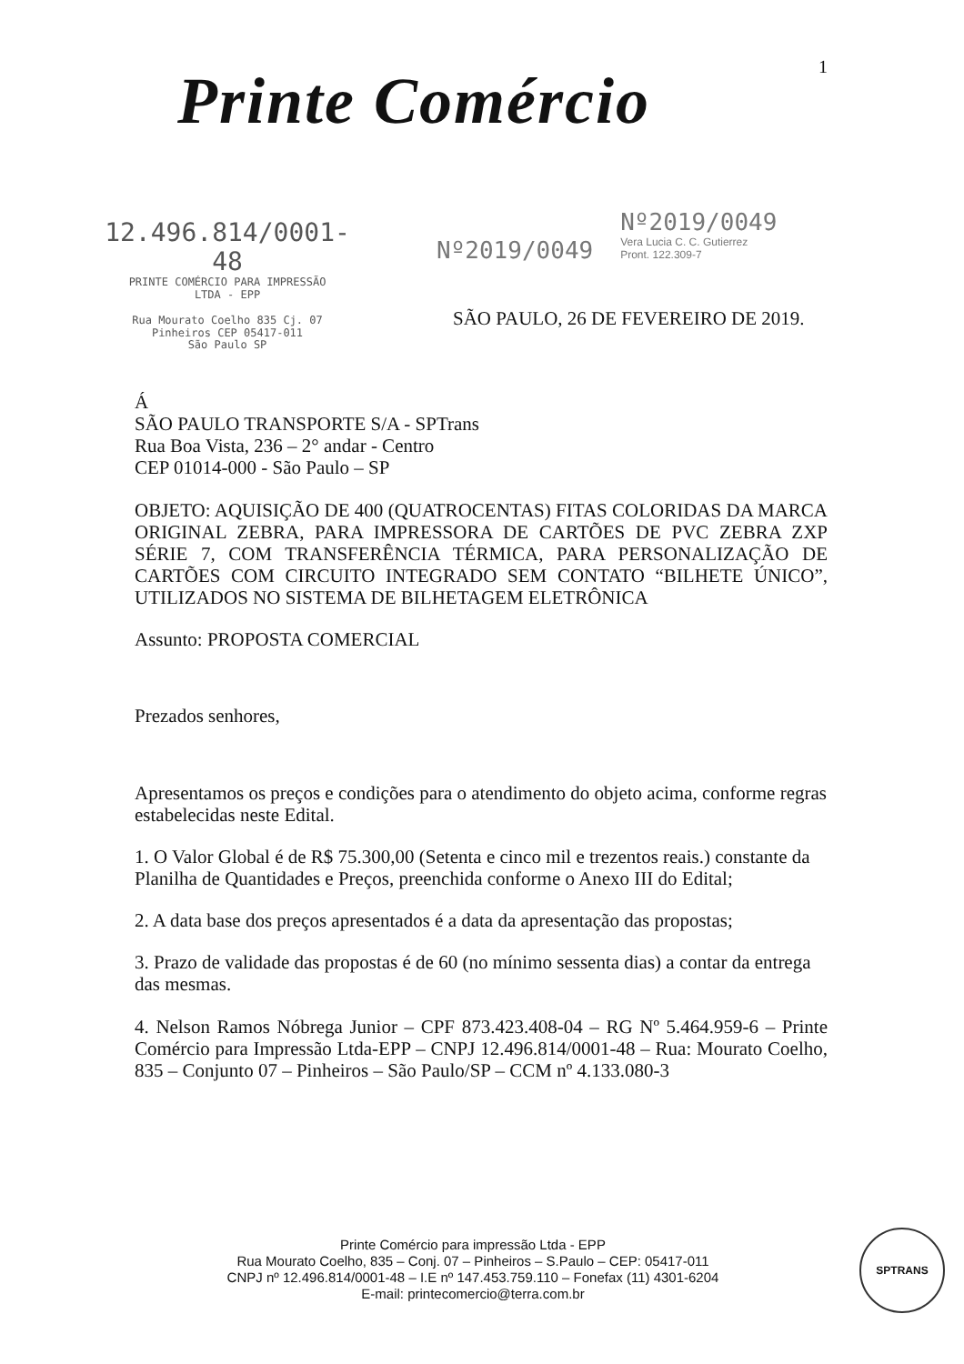1 Printe Comércio
12.496.814/0001-48
PRINTE COMÉRCIO PARA IMPRESSÃO
LTDA - EPP
Rua Mourato Coelho 835 Cj. 07
Pinheiros CEP 05417-011
São Paulo SP
Nº2019/0049
Nº2019/0049 Vera Lucia C. C. Gutierrez Pront. 122.309-7
SÃO PAULO, 26 DE FEVEREIRO DE 2019.
Á
SÃO PAULO TRANSPORTE S/A - SPTrans
Rua Boa Vista, 236 – 2° andar - Centro
CEP 01014-000 - São Paulo – SP
OBJETO: AQUISIÇÃO DE 400 (QUATROCENTAS) FITAS COLORIDAS DA MARCA ORIGINAL ZEBRA, PARA IMPRESSORA DE CARTÕES DE PVC ZEBRA ZXP SÉRIE 7, COM TRANSFERÊNCIA TÉRMICA, PARA PERSONALIZAÇÃO DE CARTÕES COM CIRCUITO INTEGRADO SEM CONTATO “BILHETE ÚNICO”, UTILIZADOS NO SISTEMA DE BILHETAGEM ELETRÔNICA
Assunto: PROPOSTA COMERCIAL
Prezados senhores,
Apresentamos os preços e condições para o atendimento do objeto acima, conforme regras estabelecidas neste Edital.
1. O Valor Global é de R$ 75.300,00 (Setenta e cinco mil e trezentos reais.) constante da Planilha de Quantidades e Preços, preenchida conforme o Anexo III do Edital;
2. A data base dos preços apresentados é a data da apresentação das propostas;
3. Prazo de validade das propostas é de 60 (no mínimo sessenta dias) a contar da entrega das mesmas.
4. Nelson Ramos Nóbrega Junior – CPF 873.423.408-04 – RG Nº 5.464.959-6 – Printe Comércio para Impressão Ltda-EPP – CNPJ 12.496.814/0001-48 – Rua: Mourato Coelho, 835 – Conjunto 07 – Pinheiros – São Paulo/SP – CCM nº 4.133.080-3
Printe Comércio para impressão Ltda - EPP
Rua Mourato Coelho, 835 – Conj. 07 – Pinheiros – S.Paulo – CEP: 05417-011
CNPJ nº 12.496.814/0001-48 – I.E nº 147.453.759.110 – Fonefax (11) 4301-6204
E-mail: printecomercio@terra.com.br
SPTRANS